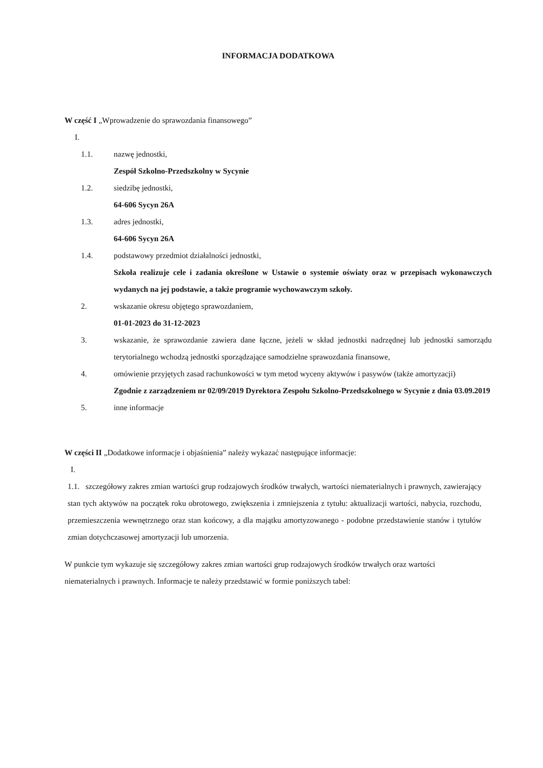INFORMACJA DODATKOWA
W część I „Wprowadzenie do sprawozdania finansowego”
I.
1.1. nazwę jednostki,
Zespół Szkolno-Przedszkolny w Sycynie
1.2. siedzibę jednostki,
64-606 Sycyn 26A
1.3. adres jednostki,
64-606 Sycyn 26A
1.4. podstawowy przedmiot działalności jednostki,
Szkoła realizuje cele i zadania określone w Ustawie o systemie oświaty oraz w przepisach wykonawczych wydanych na jej podstawie, a także programie wychowawczym szkoły.
2. wskazanie okresu objętego sprawozdaniem,
01-01-2023 do 31-12-2023
3. wskazanie, że sprawozdanie zawiera dane łączne, jeżeli w skład jednostki nadrzędnej lub jednostki samorządu terytorialnego wchodzą jednostki sporządzające samodzielne sprawozdania finansowe,
4. omówienie przyjętych zasad rachunkowości w tym metod wyceny aktywów i pasywów (także amortyzacji)
Zgodnie z zarządzeniem nr 02/09/2019 Dyrektora Zespołu Szkolno-Przedszkolnego w Sycynie z dnia 03.09.2019
5. inne informacje
W części II „Dodatkowe informacje i objaśnienia” należy wykazać następujące informacje:
I.
1.1. szczegółowy zakres zmian wartości grup rodzajowych środków trwałych, wartości niematerialnych i prawnych, zawierający stan tych aktywów na początek roku obrotowego, zwiększenia i zmniejszenia z tytułu: aktualizacji wartości, nabycia, rozchodu, przemieszczenia wewnętrznego oraz stan końcowy, a dla majątku amortyzowanego - podobne przedstawienie stanów i tytułów zmian dotychczasowej amortyzacji lub umorzenia.
W punkcie tym wykazuje się szczegółowy zakres zmian wartości grup rodzajowych środków trwałych oraz wartości niematerialnych i prawnych. Informacje te należy przedstawić w formie poniższych tabel: